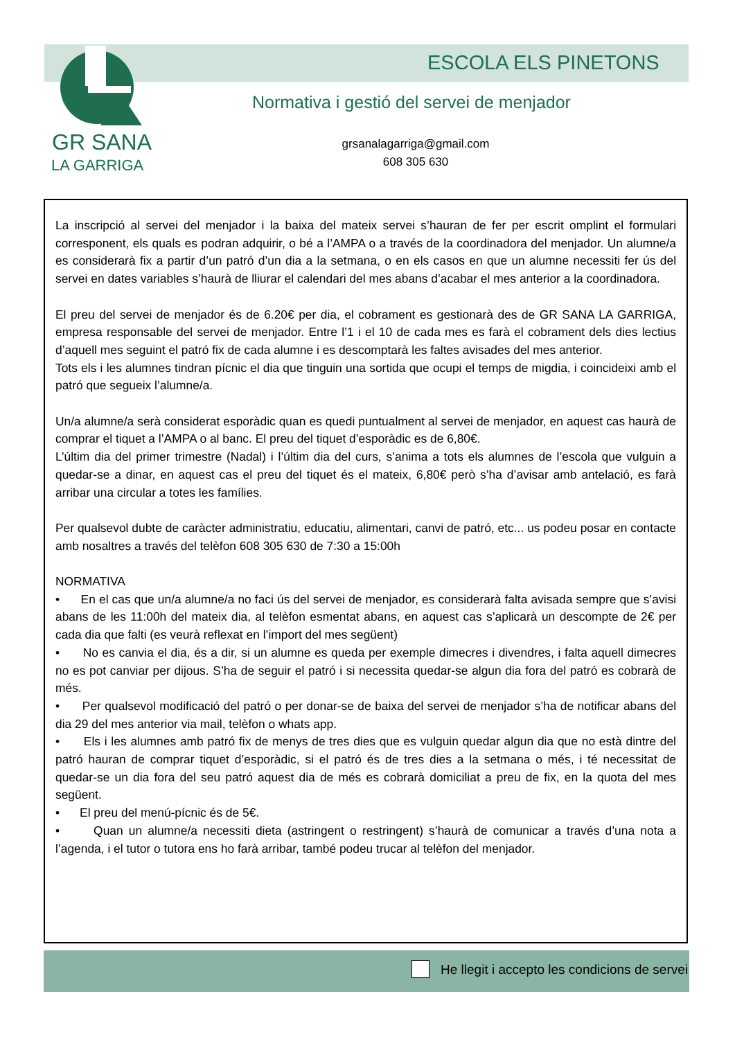ESCOLA ELS PINETONS
Normativa i gestió del servei de menjador
GR SANA
LA GARRIGA
grsanalagarriga@gmail.com
608 305 630
La inscripció al servei del menjador i la baixa del mateix servei s’hauran de fer per escrit omplint el formulari corresponent, els quals es podran adquirir, o bé a l’AMPA o a través de la coordinadora del menjador. Un alumne/a es considerarà fix a partir d’un patró d’un dia a la setmana, o en els casos en que un alumne necessiti fer ús del servei en dates variables s’haurà de lliurar el calendari del mes abans d’acabar el mes anterior a la coordinadora.
El preu del servei de menjador és de 6.20€ per dia, el cobrament es gestionarà des de GR SANA LA GARRIGA, empresa responsable del servei de menjador. Entre l’1 i el 10 de cada mes es farà el cobrament dels dies lectius d’aquell mes seguint el patró fix de cada alumne i es descomptarà les faltes avisades del mes anterior.
Tots els i les alumnes tindran pícnic el dia que tinguin una sortida que ocupi el temps de migdia, i coincideixi amb el patró que segueix l’alumne/a.
Un/a alumne/a serà considerat esporàdic quan es quedi puntualment al servei de menjador, en aquest cas haurà de comprar el tiquet a l’AMPA o al banc. El preu del tiquet d’esporàdic es de 6,80€.
L’últim dia del primer trimestre (Nadal) i l’últim dia del curs, s’anima a tots els alumnes de l’escola que vulguin a quedar-se a dinar, en aquest cas el preu del tiquet és el mateix, 6,80€ però s’ha d’avisar amb antelació, es farà arribar una circular a totes les famílies.
Per qualsevol dubte de caràcter administratiu, educatiu, alimentari, canvi de patró, etc... us podeu posar en contacte amb nosaltres a través del telèfon 608 305 630 de 7:30 a 15:00h
NORMATIVA
• En el cas que un/a alumne/a no faci ús del servei de menjador, es considerarà falta avisada sempre que s’avisi abans de les 11:00h del mateix dia, al telèfon esmentat abans, en aquest cas s’aplicarà un descompte de 2€ per cada dia que falti (es veurà reflexat en l’import del mes següent)
• No es canvia el dia, és a dir, si un alumne es queda per exemple dimecres i divendres, i falta aquell dimecres no es pot canviar per dijous. S’ha de seguir el patró i si necessita quedar-se algun dia fora del patró es cobrarà de més.
• Per qualsevol modificació del patró o per donar-se de baixa del servei de menjador s’ha de notificar abans del dia 29 del mes anterior via mail, telèfon o whats app.
• Els i les alumnes amb patró fix de menys de tres dies que es vulguin quedar algun dia que no està dintre del patró hauran de comprar tiquet d’esporàdic, si el patró és de tres dies a la setmana o més, i té necessitat de quedar-se un dia fora del seu patró aquest dia de més es cobrarà domiciliat a preu de fix, en la quota del mes següent.
• El preu del menú-pícnic és de 5€.
• Quan un alumne/a necessiti dieta (astringent o restringent) s’haurà de comunicar a través d’una nota a l’agenda, i el tutor o tutora ens ho farà arribar, també podeu trucar al telèfon del menjador.
He llegit i accepto les condicions de servei